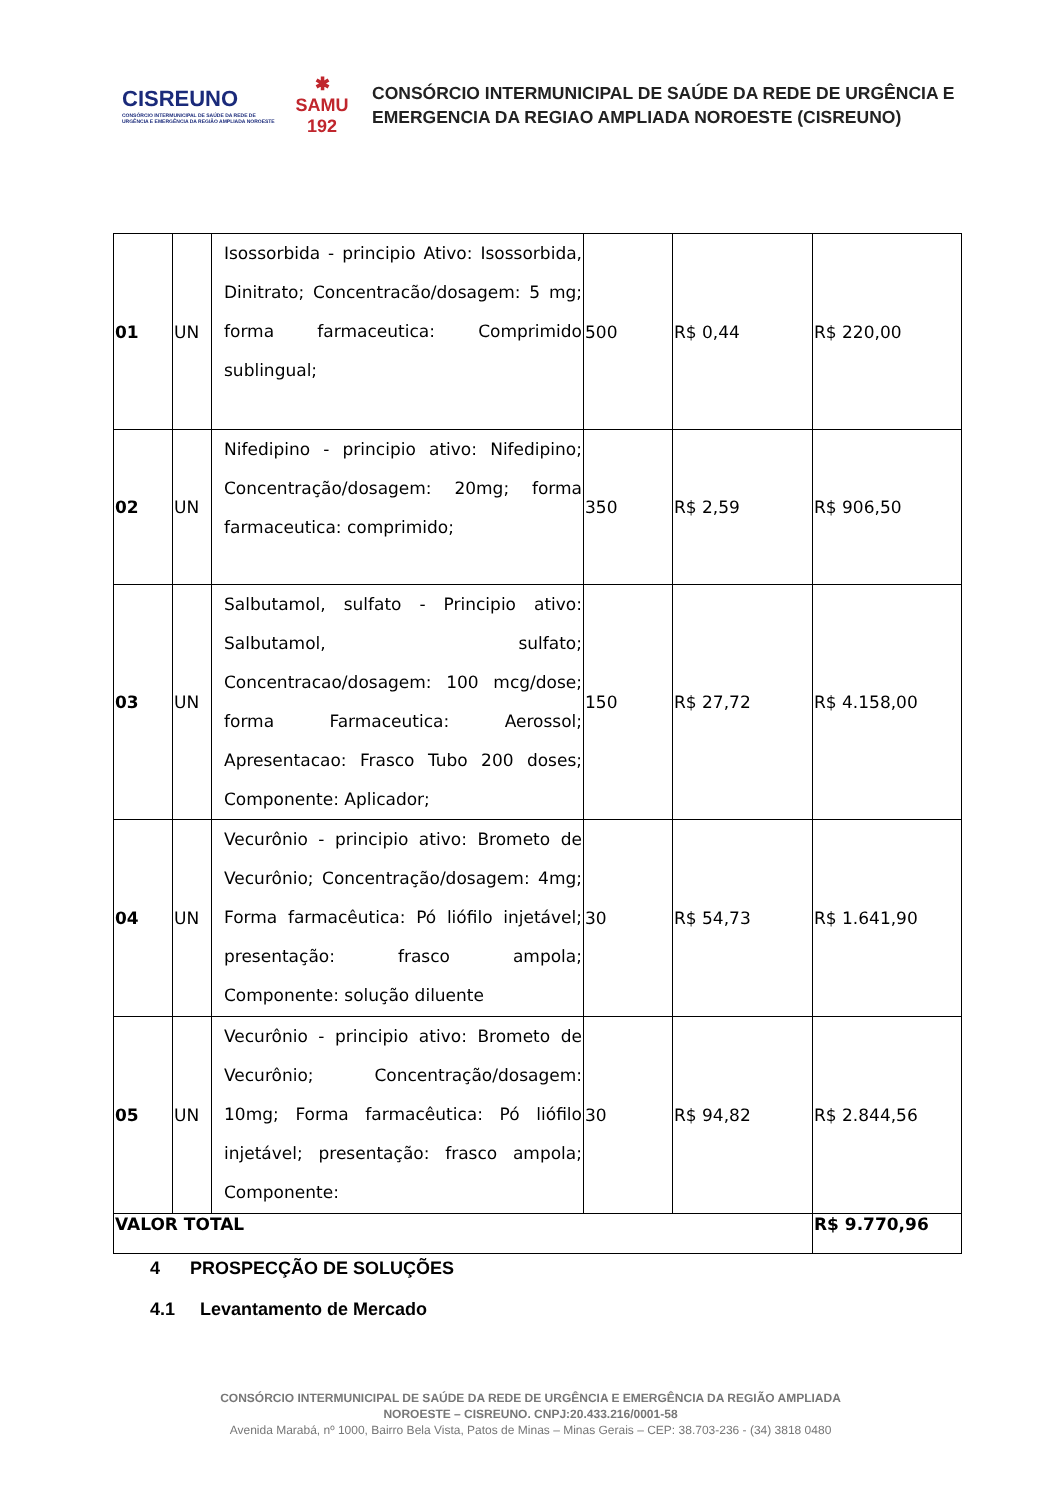CISREUNO
CONSÓRCIO INTERMUNICIPAL DE SAÚDE DA REDE DE URGÊNCIA E EMERGÊNCIA DA REGIÃO AMPLIADA NOROESTE
✱
SAMU
192
CONSÓRCIO INTERMUNICIPAL DE SAÚDE DA REDE DE URGÊNCIA E
EMERGENCIA DA REGIAO AMPLIADA NOROESTE (CISREUNO)
| 01 | UN | Isossorbida - principio Ativo: Isossorbida, Dinitrato; Concentracão/dosagem: 5 mg; forma farmaceutica: Comprimido sublingual; | 500 | R$ 0,44 | R$ 220,00 |
| 02 | UN | Nifedipino - principio ativo: Nifedipino; Concentração/dosagem: 20mg; forma farmaceutica: comprimido; | 350 | R$ 2,59 | R$ 906,50 |
| 03 | UN | Salbutamol, sulfato - Principio ativo: Salbutamol, sulfato; Concentracao/dosagem: 100 mcg/dose; forma Farmaceutica: Aerossol; Apresentacao: Frasco Tubo 200 doses; Componente: Aplicador; | 150 | R$ 27,72 | R$ 4.158,00 |
| 04 | UN | Vecurônio - principio ativo: Brometo de Vecurônio; Concentração/dosagem: 4mg; Forma farmacêutica: Pó liófilo injetável; presentação: frasco ampola; Componente: solução diluente | 30 | R$ 54,73 | R$ 1.641,90 |
| 05 | UN | Vecurônio - principio ativo: Brometo de Vecurônio; Concentração/dosagem: 10mg; Forma farmacêutica: Pó liófilo injetável; presentação: frasco ampola; Componente: | 30 | R$ 94,82 | R$ 2.844,56 |
| VALOR TOTAL | | | | | R$ 9.770,96 |
4 PROSPECÇÃO DE SOLUÇÕES
4.1 Levantamento de Mercado
CONSÓRCIO INTERMUNICIPAL DE SAÚDE DA REDE DE URGÊNCIA E EMERGÊNCIA DA REGIÃO AMPLIADA
NOROESTE – CISREUNO. CNPJ:20.433.216/0001-58
Avenida Marabá, nº 1000, Bairro Bela Vista, Patos de Minas – Minas Gerais – CEP: 38.703-236 - (34) 3818 0480